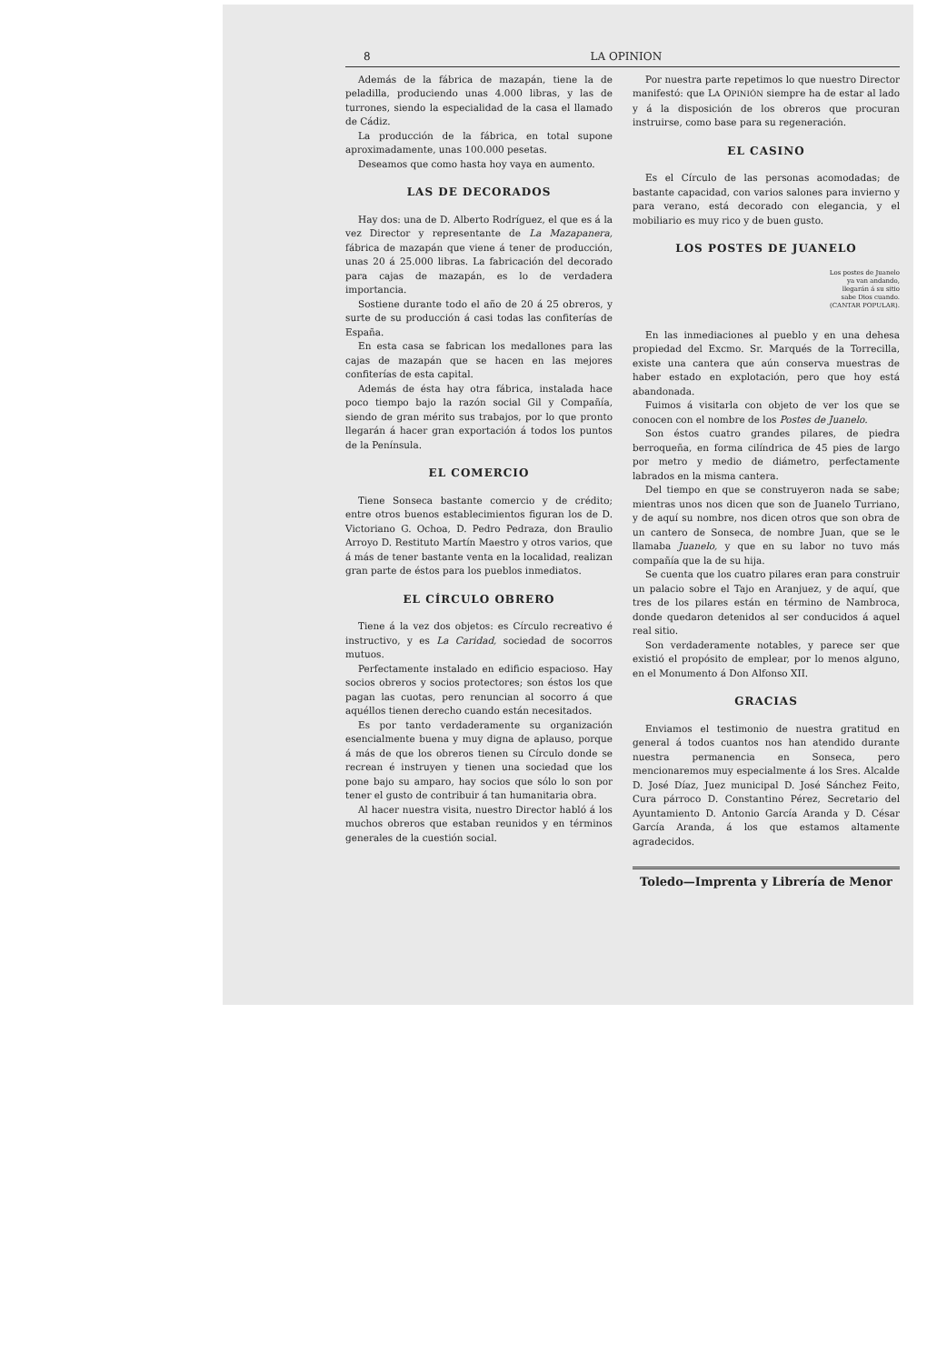8 LA OPINION
Además de la fábrica de mazapán, tiene la de peladilla, produciendo unas 4.000 libras, y las de turrones, siendo la especialidad de la casa el llamado de Cádiz.
La producción de la fábrica, en total supone aproximadamente, unas 100.000 pesetas.
Deseamos que como hasta hoy vaya en aumento.
LAS DE DECORADOS
Hay dos: una de D. Alberto Rodríguez, el que es á la vez Director y representante de La Mazapanera, fábrica de mazapán que viene á tener de producción, unas 20 á 25.000 libras. La fabricación del decorado para cajas de mazapán, es lo de verdadera importancia.
Sostiene durante todo el año de 20 á 25 obreros, y surte de su producción á casi todas las confiterías de España.
En esta casa se fabrican los medallones para las cajas de mazapán que se hacen en las mejores confiterías de esta capital.
Además de ésta hay otra fábrica, instalada hace poco tiempo bajo la razón social Gil y Compañía, siendo de gran mérito sus trabajos, por lo que pronto llegarán á hacer gran exportación á todos los puntos de la Península.
EL COMERCIO
Tiene Sonseca bastante comercio y de crédito; entre otros buenos establecimientos figuran los de D. Victoriano G. Ochoa, D. Pedro Pedraza, don Braulio Arroyo D. Restituto Martín Maestro y otros varios, que á más de tener bastante venta en la localidad, realizan gran parte de éstos para los pueblos inmediatos.
EL CÍRCULO OBRERO
Tiene á la vez dos objetos: es Círculo recreativo é instructivo, y es La Caridad, sociedad de socorros mutuos.
Perfectamente instalado en edificio espacioso. Hay socios obreros y socios protectores; son éstos los que pagan las cuotas, pero renuncian al socorro á que aquéllos tienen derecho cuando están necesitados.
Es por tanto verdaderamente su organización esencialmente buena y muy digna de aplauso, porque á más de que los obreros tienen su Círculo donde se recrean é instruyen y tienen una sociedad que los pone bajo su amparo, hay socios que sólo lo son por tener el gusto de contribuir á tan humanitaria obra.
Al hacer nuestra visita, nuestro Director habló á los muchos obreros que estaban reunidos y en términos generales de la cuestión social.
Por nuestra parte repetimos lo que nuestro Director manifestó: que LA OPINIÓN siempre ha de estar al lado y á la disposición de los obreros que procuran instruirse, como base para su regeneración.
EL CASINO
Es el Círculo de las personas acomodadas; de bastante capacidad, con varios salones para invierno y para verano, está decorado con elegancia, y el mobiliario es muy rico y de buen gusto.
LOS POSTES DE JUANELO
Los postes de Juanelo
ya van andando,
llegarán á su sitio
sabe Dios cuando.
(CANTAR POPULAR).
En las inmediaciones al pueblo y en una dehesa propiedad del Excmo. Sr. Marqués de la Torrecilla, existe una cantera que aún conserva muestras de haber estado en explotación, pero que hoy está abandonada.
Fuimos á visitarla con objeto de ver los que se conocen con el nombre de los Postes de Juanelo.
Son éstos cuatro grandes pilares, de piedra berroqueña, en forma cilíndrica de 45 pies de largo por metro y medio de diámetro, perfectamente labrados en la misma cantera.
Del tiempo en que se construyeron nada se sabe; mientras unos nos dicen que son de Juanelo Turriano, y de aquí su nombre, nos dicen otros que son obra de un cantero de Sonseca, de nombre Juan, que se le llamaba Juanelo, y que en su labor no tuvo más compañía que la de su hija.
Se cuenta que los cuatro pilares eran para construir un palacio sobre el Tajo en Aranjuez, y de aquí, que tres de los pilares están en término de Nambroca, donde quedaron detenidos al ser conducidos á aquel real sitio.
Son verdaderamente notables, y parece ser que existió el propósito de emplear, por lo menos alguno, en el Monumento á Don Alfonso XII.
GRACIAS
Enviamos el testimonio de nuestra gratitud en general á todos cuantos nos han atendido durante nuestra permanencia en Sonseca, pero mencionaremos muy especialmente á los Sres. Alcalde D. José Díaz, Juez municipal D. José Sánchez Feito, Cura párroco D. Constantino Pérez, Secretario del Ayuntamiento D. Antonio García Aranda y D. César García Aranda, á los que estamos altamente agradecidos.
Toledo—Imprenta y Librería de Menor